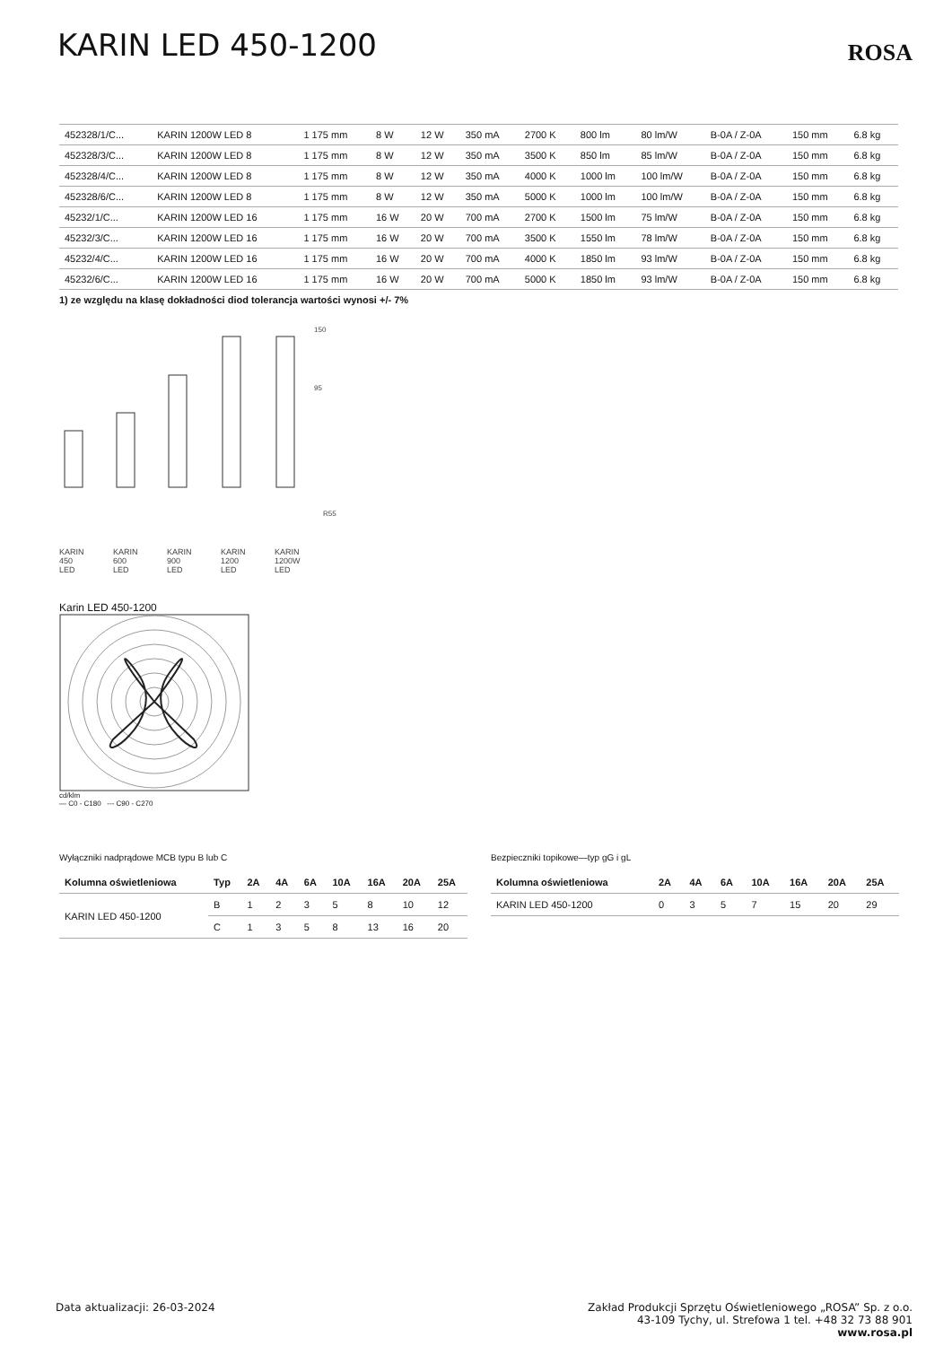KARIN LED 450-1200
ROSA
| 452328/1/C... | KARIN 1200W LED 8 | 1 175 mm | 8 W | 12 W | 350 mA | 2700 K | 800 lm | 80 lm/W | B-0A / Z-0A | 150 mm | 6.8 kg |
| 452328/3/C... | KARIN 1200W LED 8 | 1 175 mm | 8 W | 12 W | 350 mA | 3500 K | 850 lm | 85 lm/W | B-0A / Z-0A | 150 mm | 6.8 kg |
| 452328/4/C... | KARIN 1200W LED 8 | 1 175 mm | 8 W | 12 W | 350 mA | 4000 K | 1000 lm | 100 lm/W | B-0A / Z-0A | 150 mm | 6.8 kg |
| 452328/6/C... | KARIN 1200W LED 8 | 1 175 mm | 8 W | 12 W | 350 mA | 5000 K | 1000 lm | 100 lm/W | B-0A / Z-0A | 150 mm | 6.8 kg |
| 45232/1/C... | KARIN 1200W LED 16 | 1 175 mm | 16 W | 20 W | 700 mA | 2700 K | 1500 lm | 75 lm/W | B-0A / Z-0A | 150 mm | 6.8 kg |
| 45232/3/C... | KARIN 1200W LED 16 | 1 175 mm | 16 W | 20 W | 700 mA | 3500 K | 1550 lm | 78 lm/W | B-0A / Z-0A | 150 mm | 6.8 kg |
| 45232/4/C... | KARIN 1200W LED 16 | 1 175 mm | 16 W | 20 W | 700 mA | 4000 K | 1850 lm | 93 lm/W | B-0A / Z-0A | 150 mm | 6.8 kg |
| 45232/6/C... | KARIN 1200W LED 16 | 1 175 mm | 16 W | 20 W | 700 mA | 5000 K | 1850 lm | 93 lm/W | B-0A / Z-0A | 150 mm | 6.8 kg |
1) ze względu na klasę dokładności diod tolerancja wartości wynosi +/- 7%
150
95
R55
KARIN 450 LED
KARIN 600 LED
KARIN 900 LED
KARIN 1200 LED
KARIN 1200W LED
Karin LED 450-1200
cd/klm
— C0 - C180 --- C90 - C270
Wyłączniki nadprądowe MCB typu B lub C
| Kolumna oświetleniowa | Typ | 2A | 4A | 6A | 10A | 16A | 20A | 25A |
| --- | --- | --- | --- | --- | --- | --- | --- | --- |
| KARIN LED 450-1200 | B | 1 | 2 | 3 | 5 | 8 | 10 | 12 |
| | C | 1 | 3 | 5 | 8 | 13 | 16 | 20 |
Bezpieczniki topikowe—typ gG i gL
| Kolumna oświetleniowa | 2A | 4A | 6A | 10A | 16A | 20A | 25A |
| --- | --- | --- | --- | --- | --- | --- | --- |
| KARIN LED 450-1200 | 0 | 3 | 5 | 7 | 15 | 20 | 29 |
Data aktualizacji: 26-03-2024 Zakład Produkcji Sprzętu Oświetleniowego „ROSA” Sp. z o.o.
43-109 Tychy, ul. Strefowa 1 tel. +48 32 73 88 901
www.rosa.pl